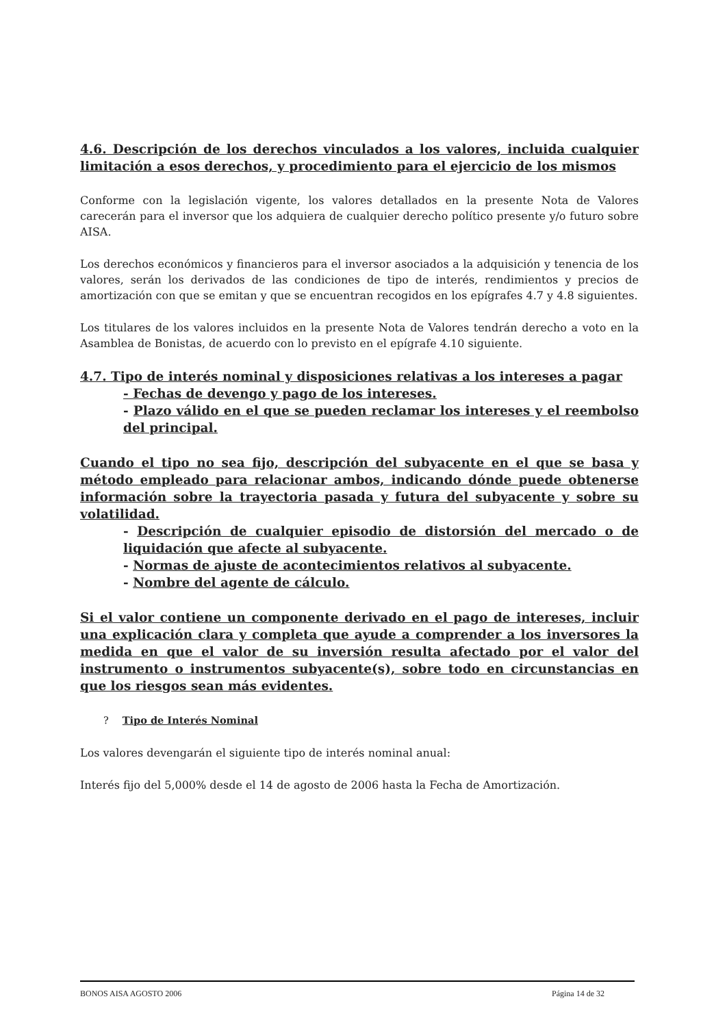4.6. Descripción de los derechos vinculados a los valores, incluida cualquier limitación a esos derechos, y procedimiento para el ejercicio de los mismos
Conforme con la legislación vigente, los valores detallados en la presente Nota de Valores carecerán para el inversor que los adquiera de cualquier derecho político presente y/o futuro sobre AISA.
Los derechos económicos y financieros para el inversor asociados a la adquisición y tenencia de los valores, serán los derivados de las condiciones de tipo de interés, rendimientos y precios de amortización con que se emitan y que se encuentran recogidos en los epígrafes 4.7 y 4.8 siguientes.
Los titulares de los valores incluidos en la presente Nota de Valores tendrán derecho a voto en la Asamblea de Bonistas, de acuerdo con lo previsto en el epígrafe 4.10 siguiente.
4.7. Tipo de interés nominal y disposiciones relativas a los intereses a pagar
- Fechas de devengo y pago de los intereses.
- Plazo válido en el que se pueden reclamar los intereses y el reembolso del principal.
Cuando el tipo no sea fijo, descripción del subyacente en el que se basa y método empleado para relacionar ambos, indicando dónde puede obtenerse información sobre la trayectoria pasada y futura del subyacente y sobre su volatilidad.
- Descripción de cualquier episodio de distorsión del mercado o de liquidación que afecte al subyacente.
- Normas de ajuste de acontecimientos relativos al subyacente.
- Nombre del agente de cálculo.
Si el valor contiene un componente derivado en el pago de intereses, incluir una explicación clara y completa que ayude a comprender a los inversores la medida en que el valor de su inversión resulta afectado por el valor del instrumento o instrumentos subyacente(s), sobre todo en circunstancias en que los riesgos sean más evidentes.
? Tipo de Interés Nominal
Los valores devengarán el siguiente tipo de interés nominal anual:
Interés fijo del 5,000% desde el 14 de agosto de 2006 hasta la Fecha de Amortización.
BONOS AISA AGOSTO 2006 Página 14 de 32